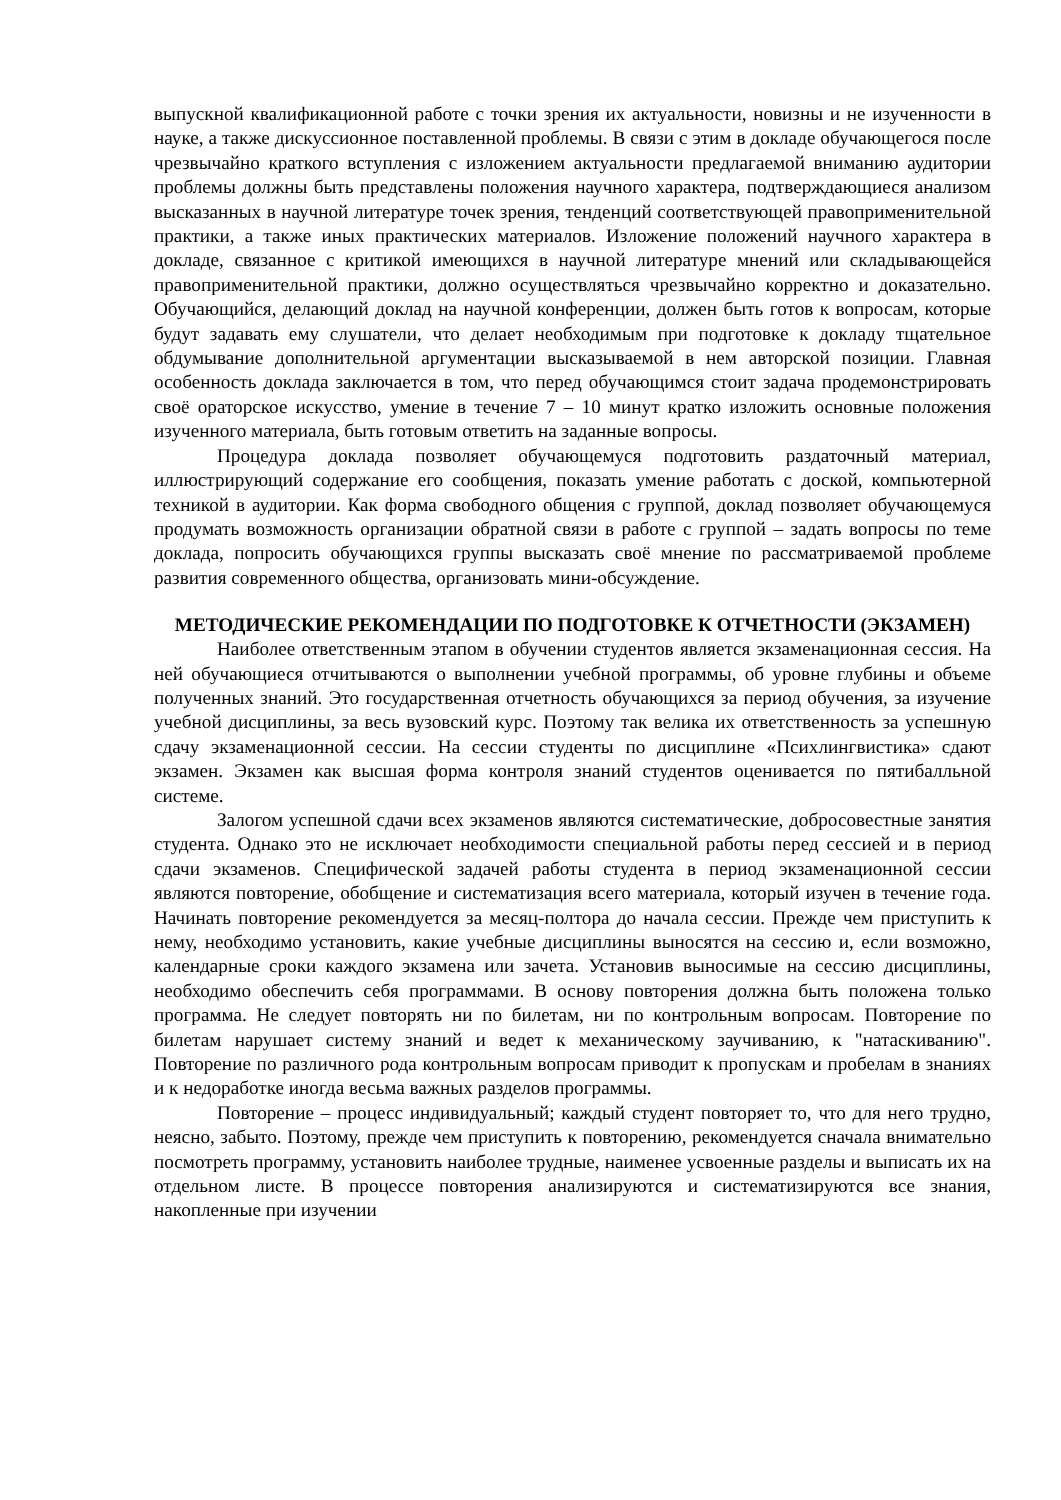выпускной квалификационной работе с точки зрения их актуальности, новизны и не изученности в науке, а также дискуссионное поставленной проблемы. В связи с этим в докладе обучающегося после чрезвычайно краткого вступления с изложением актуальности предлагаемой вниманию аудитории проблемы должны быть представлены положения научного характера, подтверждающиеся анализом высказанных в научной литературе точек зрения, тенденций соответствующей правоприменительной практики, а также иных практических материалов. Изложение положений научного характера в докладе, связанное с критикой имеющихся в научной литературе мнений или складывающейся правоприменительной практики, должно осуществляться чрезвычайно корректно и доказательно. Обучающийся, делающий доклад на научной конференции, должен быть готов к вопросам, которые будут задавать ему слушатели, что делает необходимым при подготовке к докладу тщательное обдумывание дополнительной аргументации высказываемой в нем авторской позиции. Главная особенность доклада заключается в том, что перед обучающимся стоит задача продемонстрировать своё ораторское искусство, умение в течение 7 – 10 минут кратко изложить основные положения изученного материала, быть готовым ответить на заданные вопросы.
Процедура доклада позволяет обучающемуся подготовить раздаточный материал, иллюстрирующий содержание его сообщения, показать умение работать с доской, компьютерной техникой в аудитории. Как форма свободного общения с группой, доклад позволяет обучающемуся продумать возможность организации обратной связи в работе с группой – задать вопросы по теме доклада, попросить обучающихся группы высказать своё мнение по рассматриваемой проблеме развития современного общества, организовать мини-обсуждение.
МЕТОДИЧЕСКИЕ РЕКОМЕНДАЦИИ ПО ПОДГОТОВКЕ К ОТЧЕТНОСТИ (ЭКЗАМЕН)
Наиболее ответственным этапом в обучении студентов является экзаменационная сессия. На ней обучающиеся отчитываются о выполнении учебной программы, об уровне глубины и объеме полученных знаний. Это государственная отчетность обучающихся за период обучения, за изучение учебной дисциплины, за весь вузовский курс. Поэтому так велика их ответственность за успешную сдачу экзаменационной сессии. На сессии студенты по дисциплине «Психлингвистика» сдают экзамен. Экзамен как высшая форма контроля знаний студентов оценивается по пятибалльной системе.
Залогом успешной сдачи всех экзаменов являются систематические, добросовестные занятия студента. Однако это не исключает необходимости специальной работы перед сессией и в период сдачи экзаменов. Специфической задачей работы студента в период экзаменационной сессии являются повторение, обобщение и систематизация всего материала, который изучен в течение года. Начинать повторение рекомендуется за месяц-полтора до начала сессии. Прежде чем приступить к нему, необходимо установить, какие учебные дисциплины выносятся на сессию и, если возможно, календарные сроки каждого экзамена или зачета. Установив выносимые на сессию дисциплины, необходимо обеспечить себя программами. В основу повторения должна быть положена только программа. Не следует повторять ни по билетам, ни по контрольным вопросам. Повторение по билетам нарушает систему знаний и ведет к механическому заучиванию, к "натаскиванию". Повторение по различного рода контрольным вопросам приводит к пропускам и пробелам в знаниях и к недоработке иногда весьма важных разделов программы.
Повторение – процесс индивидуальный; каждый студент повторяет то, что для него трудно, неясно, забыто. Поэтому, прежде чем приступить к повторению, рекомендуется сначала внимательно посмотреть программу, установить наиболее трудные, наименее усвоенные разделы и выписать их на отдельном листе. В процессе повторения анализируются и систематизируются все знания, накопленные при изучении